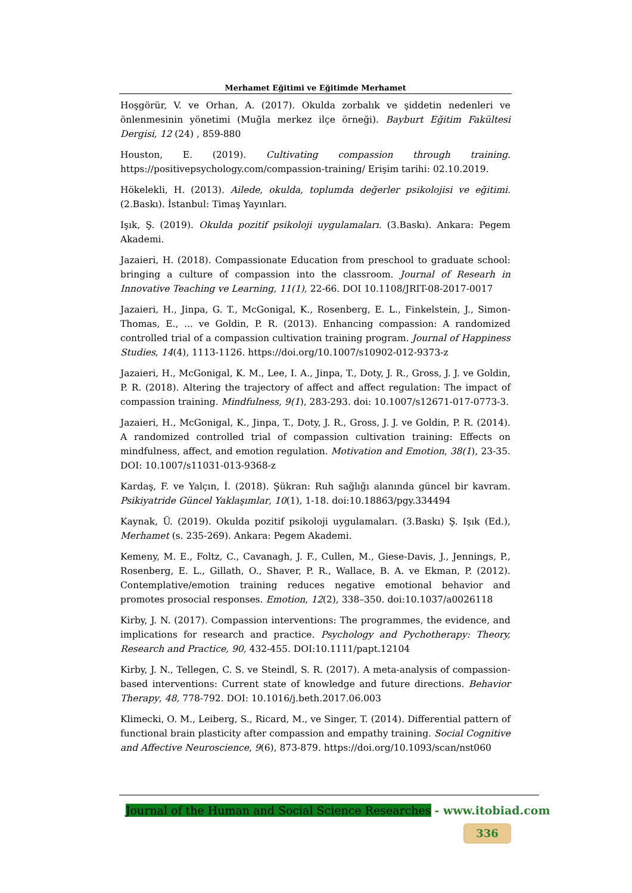Merhamet Eğitimi ve Eğitimde Merhamet
Hoşgörür, V. ve Orhan, A. (2017). Okulda zorbalık ve şiddetin nedenleri ve önlenmesinin yönetimi (Muğla merkez ilçe örneği). Bayburt Eğitim Fakültesi Dergisi, 12 (24) , 859-880
Houston, E. (2019). Cultivating compassion through training. https://positivepsychology.com/compassion-training/ Erişim tarihi: 02.10.2019.
Hökelekli, H. (2013). Ailede, okulda, toplumda değerler psikolojisi ve eğitimi. (2.Baskı). İstanbul: Timaş Yayınları.
Işık, Ş. (2019). Okulda pozitif psikoloji uygulamaları. (3.Baskı). Ankara: Pegem Akademi.
Jazaieri, H. (2018). Compassionate Education from preschool to graduate school: bringing a culture of compassion into the classroom. Journal of Researh in Innovative Teaching ve Learning, 11(1), 22-66. DOI 10.1108/JRIT-08-2017-0017
Jazaieri, H., Jinpa, G. T., McGonigal, K., Rosenberg, E. L., Finkelstein, J., Simon-Thomas, E., ... ve Goldin, P. R. (2013). Enhancing compassion: A randomized controlled trial of a compassion cultivation training program. Journal of Happiness Studies, 14(4), 1113-1126. https://doi.org/10.1007/s10902-012-9373-z
Jazaieri, H., McGonigal, K. M., Lee, I. A., Jinpa, T., Doty, J. R., Gross, J. J. ve Goldin, P. R. (2018). Altering the trajectory of affect and affect regulation: The impact of compassion training. Mindfulness, 9(1), 283-293. doi: 10.1007/s12671-017-0773-3.
Jazaieri, H., McGonigal, K., Jinpa, T., Doty, J. R., Gross, J. J. ve Goldin, P. R. (2014). A randomized controlled trial of compassion cultivation training: Effects on mindfulness, affect, and emotion regulation. Motivation and Emotion, 38(1), 23-35. DOI: 10.1007/s11031-013-9368-z
Kardaş, F. ve Yalçın, İ. (2018). Şükran: Ruh sağlığı alanında güncel bir kavram. Psikiyatride Güncel Yaklaşımlar, 10(1), 1-18. doi:10.18863/pgy.334494
Kaynak, Ü. (2019). Okulda pozitif psikoloji uygulamaları. (3.Baskı) Ş. Işık (Ed.), Merhamet (s. 235-269). Ankara: Pegem Akademi.
Kemeny, M. E., Foltz, C., Cavanagh, J. F., Cullen, M., Giese-Davis, J., Jennings, P., Rosenberg, E. L., Gillath, O., Shaver, P. R., Wallace, B. A. ve Ekman, P. (2012). Contemplative/emotion training reduces negative emotional behavior and promotes prosocial responses. Emotion, 12(2), 338–350. doi:10.1037/a0026118
Kirby, J. N. (2017). Compassion interventions: The programmes, the evidence, and implications for research and practice. Psychology and Pychotherapy: Theory, Research and Practice, 90, 432-455. DOI:10.1111/papt.12104
Kirby, J. N., Tellegen, C. S. ve Steindl, S. R. (2017). A meta-analysis of compassion-based interventions: Current state of knowledge and future directions. Behavior Therapy, 48, 778-792. DOI: 10.1016/j.beth.2017.06.003
Klimecki, O. M., Leiberg, S., Ricard, M., ve Singer, T. (2014). Differential pattern of functional brain plasticity after compassion and empathy training. Social Cognitive and Affective Neuroscience, 9(6), 873-879. https://doi.org/10.1093/scan/nst060
Journal of the Human and Social Science Researches - www.itobiad.com
336